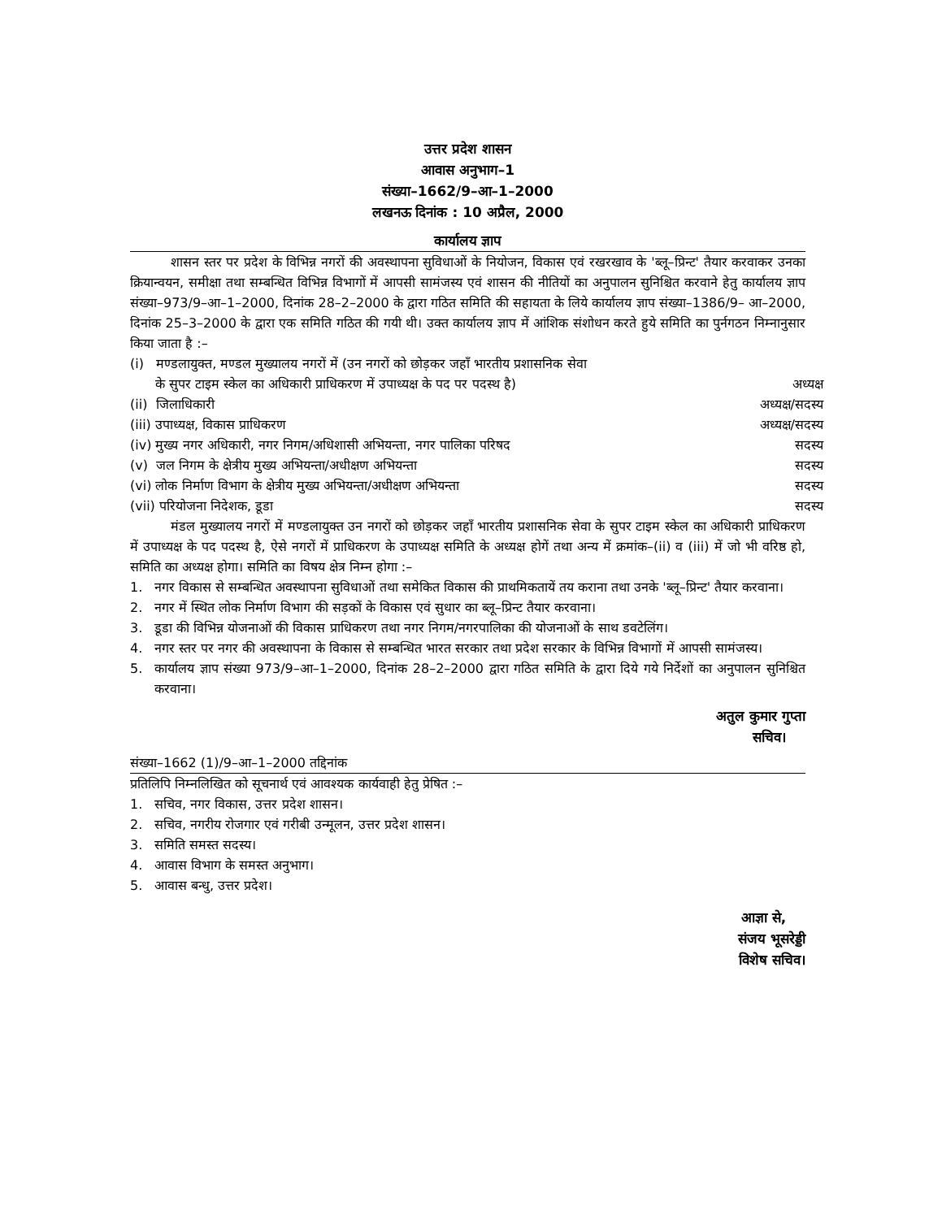उत्तर प्रदेश शासन
आवास अनुभाग–1
संख्या–1662/9–आ–1–2000
लखनऊ दिनांक : 10 अप्रैल, 2000
कार्यालय ज्ञाप
शासन स्तर पर प्रदेश के विभिन्न नगरों की अवस्थापना सुविधाओं के नियोजन, विकास एवं रखरखाव के 'ब्लू–प्रिन्ट' तैयार करवाकर उनका क्रियान्वयन, समीक्षा तथा सम्बन्धित विभिन्न विभागों में आपसी सामंजस्य एवं शासन की नीतियों का अनुपालन सुनिश्चित करवाने हेतु कार्यालय ज्ञाप संख्या–973/9–आ–1–2000, दिनांक 28–2–2000 के द्वारा गठित समिति की सहायता के लिये कार्यालय ज्ञाप संख्या–1386/9– आ–2000, दिनांक 25–3–2000 के द्वारा एक समिति गठित की गयी थी। उक्त कार्यालय ज्ञाप में आंशिक संशोधन करते हुये समिति का पुर्नगठन निम्नानुसार किया जाता है :–
(i) मण्डलायुक्त, मण्डल मुख्यालय नगरों में (उन नगरों को छोड़कर जहाँ भारतीय प्रशासनिक सेवा
के सुपर टाइम स्केल का अधिकारी प्राधिकरण में उपाध्यक्ष के पद पर पदस्थ है) अध्यक्ष
(ii) जिलाधिकारी अध्यक्ष/सदस्य
(iii) उपाध्यक्ष, विकास प्राधिकरण अध्यक्ष/सदस्य
(iv) मुख्य नगर अधिकारी, नगर निगम/अधिशासी अभियन्ता, नगर पालिका परिषद सदस्य
(v) जल निगम के क्षेत्रीय मुख्य अभियन्ता/अधीक्षण अभियन्ता सदस्य
(vi) लोक निर्माण विभाग के क्षेत्रीय मुख्य अभियन्ता/अधीक्षण अभियन्ता सदस्य
(vii) परियोजना निदेशक, डूडा सदस्य
मंडल मुख्यालय नगरों में मण्डलायुक्त उन नगरों को छोड़कर जहाँ भारतीय प्रशासनिक सेवा के सुपर टाइम स्केल का अधिकारी प्राधिकरण में उपाध्यक्ष के पद पदस्थ है, ऐसे नगरों में प्राधिकरण के उपाध्यक्ष समिति के अध्यक्ष होगें तथा अन्य में क्रमांक–(ii) व (iii) में जो भी वरिष्ठ हो, समिति का अध्यक्ष होगा। समिति का विषय क्षेत्र निम्न होगा :–
1. नगर विकास से सम्बन्धित अवस्थापना सुविधाओं तथा समेकित विकास की प्राथमिकतायें तय कराना तथा उनके 'ब्लू–प्रिन्ट' तैयार करवाना।
2. नगर में स्थित लोक निर्माण विभाग की सड़कों के विकास एवं सुधार का ब्लू–प्रिन्ट तैयार करवाना।
3. डूडा की विभिन्न योजनाओं की विकास प्राधिकरण तथा नगर निगम/नगरपालिका की योजनाओं के साथ डवटेलिंग।
4. नगर स्तर पर नगर की अवस्थापना के विकास से सम्बन्धित भारत सरकार तथा प्रदेश सरकार के विभिन्न विभागों में आपसी सामंजस्य।
5. कार्यालय ज्ञाप संख्या 973/9–आ–1–2000, दिनांक 28–2–2000 द्वारा गठित समिति के द्वारा दिये गये निर्देशों का अनुपालन सुनिश्चित करवाना।
अतुल कुमार गुप्ता
सचिव।
संख्या–1662 (1)/9–आ–1–2000 तद्दिनांक
प्रतिलिपि निम्नलिखित को सूचनार्थ एवं आवश्यक कार्यवाही हेतु प्रेषित :–
1. सचिव, नगर विकास, उत्तर प्रदेश शासन।
2. सचिव, नगरीय रोजगार एवं गरीबी उन्मूलन, उत्तर प्रदेश शासन।
3. समिति समस्त सदस्य।
4. आवास विभाग के समस्त अनुभाग।
5. आवास बन्धु, उत्तर प्रदेश।
आज्ञा से,
संजय भूसरेड्डी
विशेष सचिव।